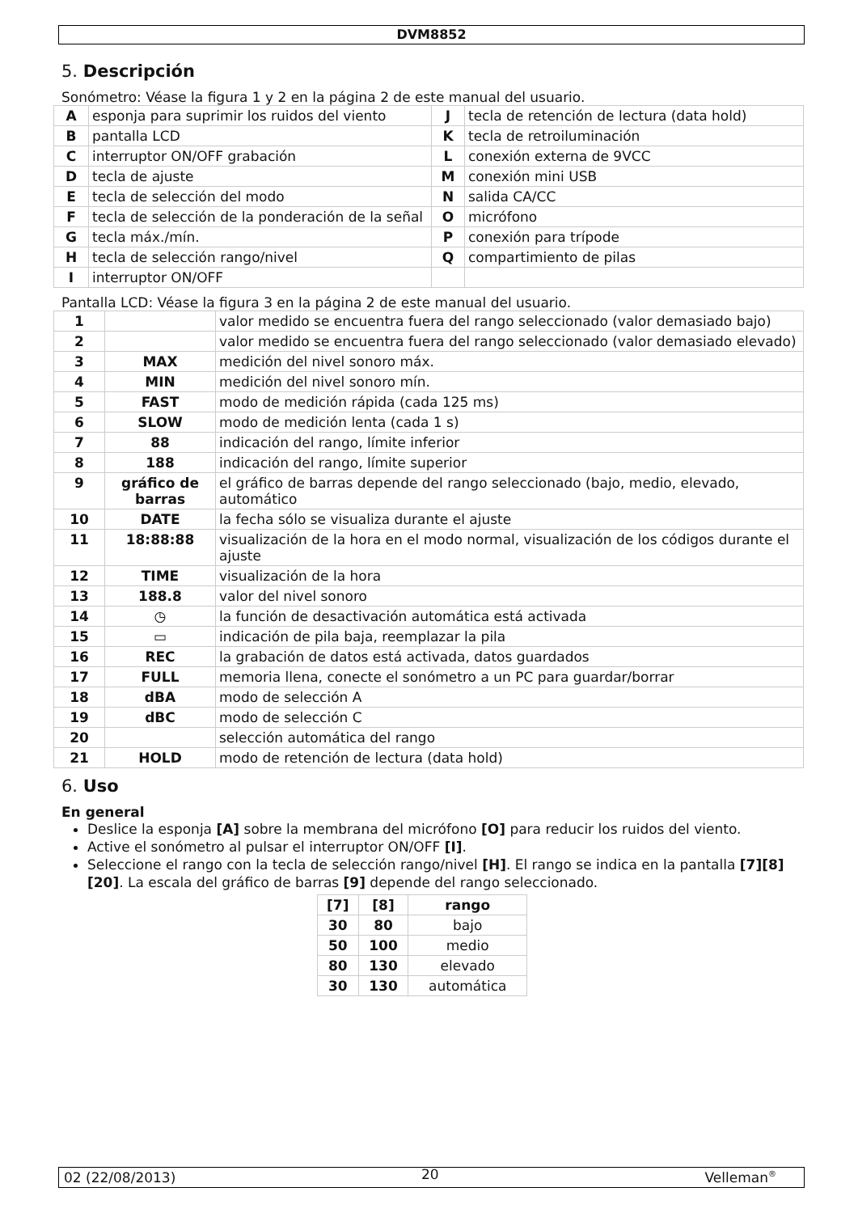DVM8852
5. Descripción
Sonómetro: Véase la figura 1 y 2 en la página 2 de este manual del usuario.
| A | esponja para suprimir los ruidos del viento | J | tecla de retención de lectura (data hold) |
| B | pantalla LCD | K | tecla de retroiluminación |
| C | interruptor ON/OFF grabación | L | conexión externa de 9VCC |
| D | tecla de ajuste | M | conexión mini USB |
| E | tecla de selección del modo | N | salida CA/CC |
| F | tecla de selección de la ponderación de la señal | O | micrófono |
| G | tecla máx./mín. | P | conexión para trípode |
| H | tecla de selección rango/nivel | Q | compartimiento de pilas |
| I | interruptor ON/OFF | | |
Pantalla LCD: Véase la figura 3 en la página 2 de este manual del usuario.
| 1 | | valor medido se encuentra fuera del rango seleccionado (valor demasiado bajo) |
| 2 | | valor medido se encuentra fuera del rango seleccionado (valor demasiado elevado) |
| 3 | MAX | medición del nivel sonoro máx. |
| 4 | MIN | medición del nivel sonoro mín. |
| 5 | FAST | modo de medición rápida (cada 125 ms) |
| 6 | SLOW | modo de medición lenta (cada 1 s) |
| 7 | 88 | indicación del rango, límite inferior |
| 8 | 188 | indicación del rango, límite superior |
| 9 | gráfico de barras | el gráfico de barras depende del rango seleccionado (bajo, medio, elevado, automático |
| 10 | DATE | la fecha sólo se visualiza durante el ajuste |
| 11 | 18:88:88 | visualización de la hora en el modo normal, visualización de los códigos durante el ajuste |
| 12 | TIME | visualización de la hora |
| 13 | 188.8 | valor del nivel sonoro |
| 14 | ◷ | la función de desactivación automática está activada |
| 15 | ▭ | indicación de pila baja, reemplazar la pila |
| 16 | REC | la grabación de datos está activada, datos guardados |
| 17 | FULL | memoria llena, conecte el sonómetro a un PC para guardar/borrar |
| 18 | dBA | modo de selección A |
| 19 | dBC | modo de selección C |
| 20 | | selección automática del rango |
| 21 | HOLD | modo de retención de lectura (data hold) |
6. Uso
En general
Deslice la esponja [A] sobre la membrana del micrófono [O] para reducir los ruidos del viento.
Active el sonómetro al pulsar el interruptor ON/OFF [I].
Seleccione el rango con la tecla de selección rango/nivel [H]. El rango se indica en la pantalla [7][8][20]. La escala del gráfico de barras [9] depende del rango seleccionado.
| [7] | [8] | rango |
| --- | --- | --- |
| 30 | 80 | bajo |
| 50 | 100 | medio |
| 80 | 130 | elevado |
| 30 | 130 | automática |
02 (22/08/2013) 20 Velleman<sup>®</sup>